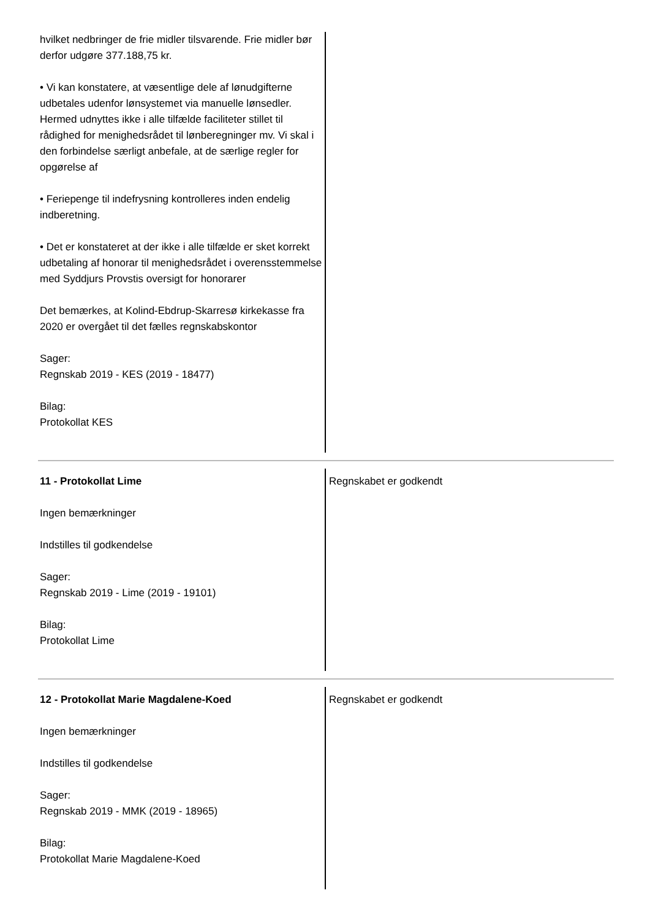hvilket nedbringer de frie midler tilsvarende. Frie midler bør derfor udgøre 377.188,75 kr.
• Vi kan konstatere, at væsentlige dele af lønudgifterne udbetales udenfor lønsystemet via manuelle lønsedler. Hermed udnyttes ikke i alle tilfælde faciliteter stillet til rådighed for menighedsrådet til lønberegninger mv. Vi skal i den forbindelse særligt anbefale, at de særlige regler for opgørelse af
• Feriepenge til indefrysning kontrolleres inden endelig indberetning.
• Det er konstateret at der ikke i alle tilfælde er sket korrekt udbetaling af honorar til menighedsrådet i overensstemmelse med Syddjurs Provstis oversigt for honorarer
Det bemærkes, at Kolind-Ebdrup-Skarresø kirkekasse fra 2020 er overgået til det fælles regnskabskontor
Sager:
Regnskab 2019 - KES (2019 - 18477)
Bilag:
Protokollat KES
11 - Protokollat Lime
Ingen bemærkninger
Indstilles til godkendelse
Sager:
Regnskab 2019 - Lime (2019 - 19101)
Bilag:
Protokollat Lime
Regnskabet er godkendt
12 - Protokollat Marie Magdalene-Koed
Ingen bemærkninger
Indstilles til godkendelse
Sager:
Regnskab 2019 - MMK (2019 - 18965)
Bilag:
Protokollat Marie Magdalene-Koed
Regnskabet er godkendt